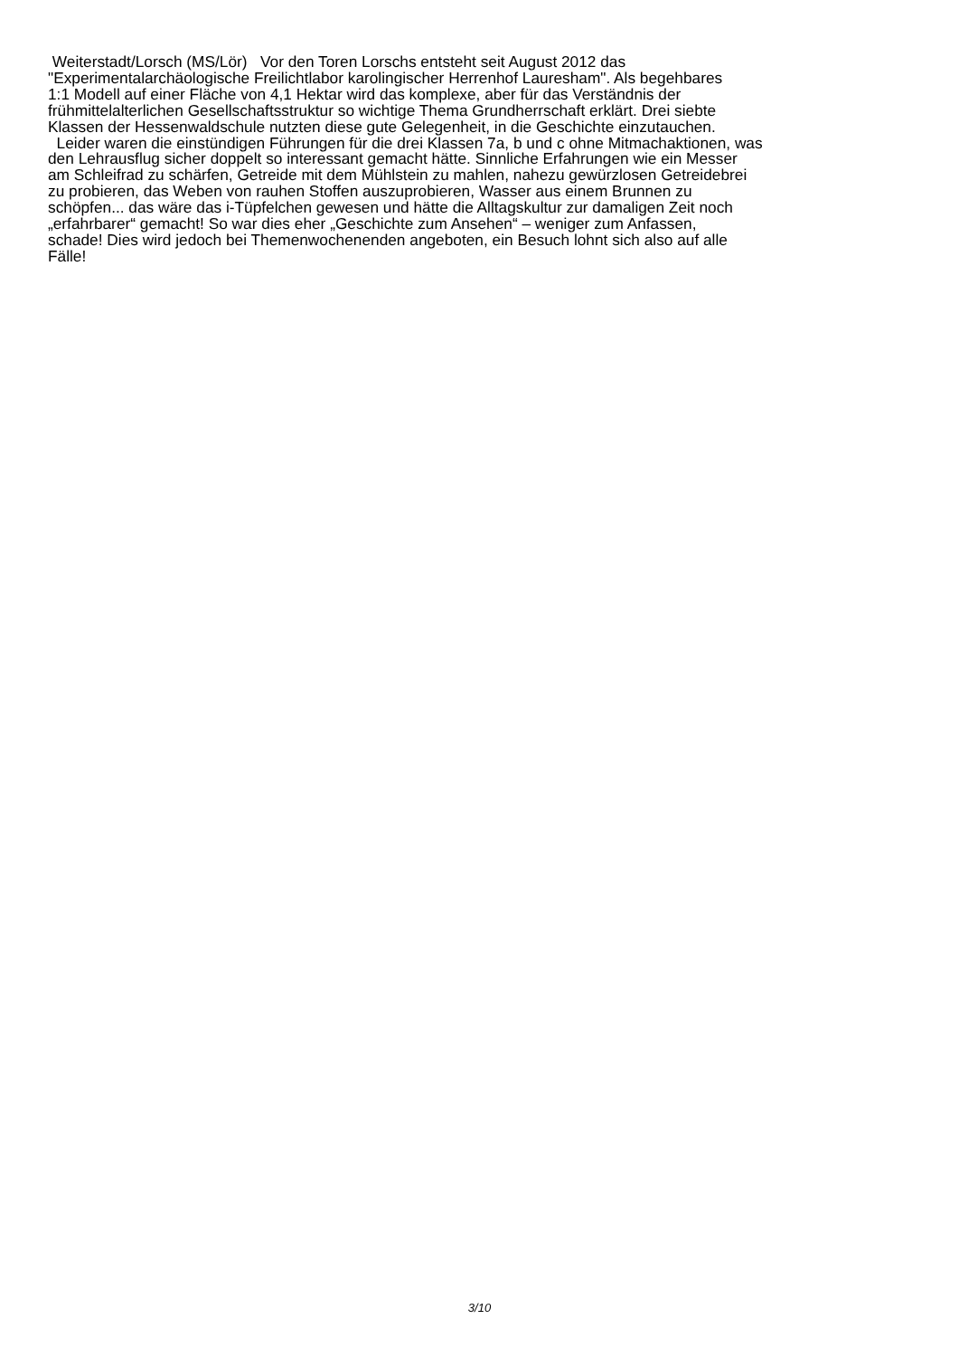Weiterstadt/Lorsch (MS/Lör) Vor den Toren Lorschs entsteht seit August 2012 das
"Experimentalarchäologische Freilichtlabor karolingischer Herrenhof Lauresham". Als begehbares
1:1 Modell auf einer Fläche von 4,1 Hektar wird das komplexe, aber für das Verständnis der
frühmittelalterlichen Gesellschaftsstruktur so wichtige Thema Grundherrschaft erklärt. Drei siebte
Klassen der Hessenwaldschule nutzten diese gute Gelegenheit, in die Geschichte einzutauchen.
Leider waren die einstündigen Führungen für die drei Klassen 7a, b und c ohne Mitmachaktionen, was
den Lehrausflug sicher doppelt so interessant gemacht hätte. Sinnliche Erfahrungen wie ein Messer
am Schleifrad zu schärfen, Getreide mit dem Mühlstein zu mahlen, nahezu gewürzlosen Getreidebrei
zu probieren, das Weben von rauhen Stoffen auszuprobieren, Wasser aus einem Brunnen zu
schöpfen... das wäre das i-Tüpfelchen gewesen und hätte die Alltagskultur zur damaligen Zeit noch
„erfahrbarer“ gemacht! So war dies eher „Geschichte zum Ansehen“ – weniger zum Anfassen,
schade! Dies wird jedoch bei Themenwochenenden angeboten, ein Besuch lohnt sich also auf alle
Fälle!
3/10